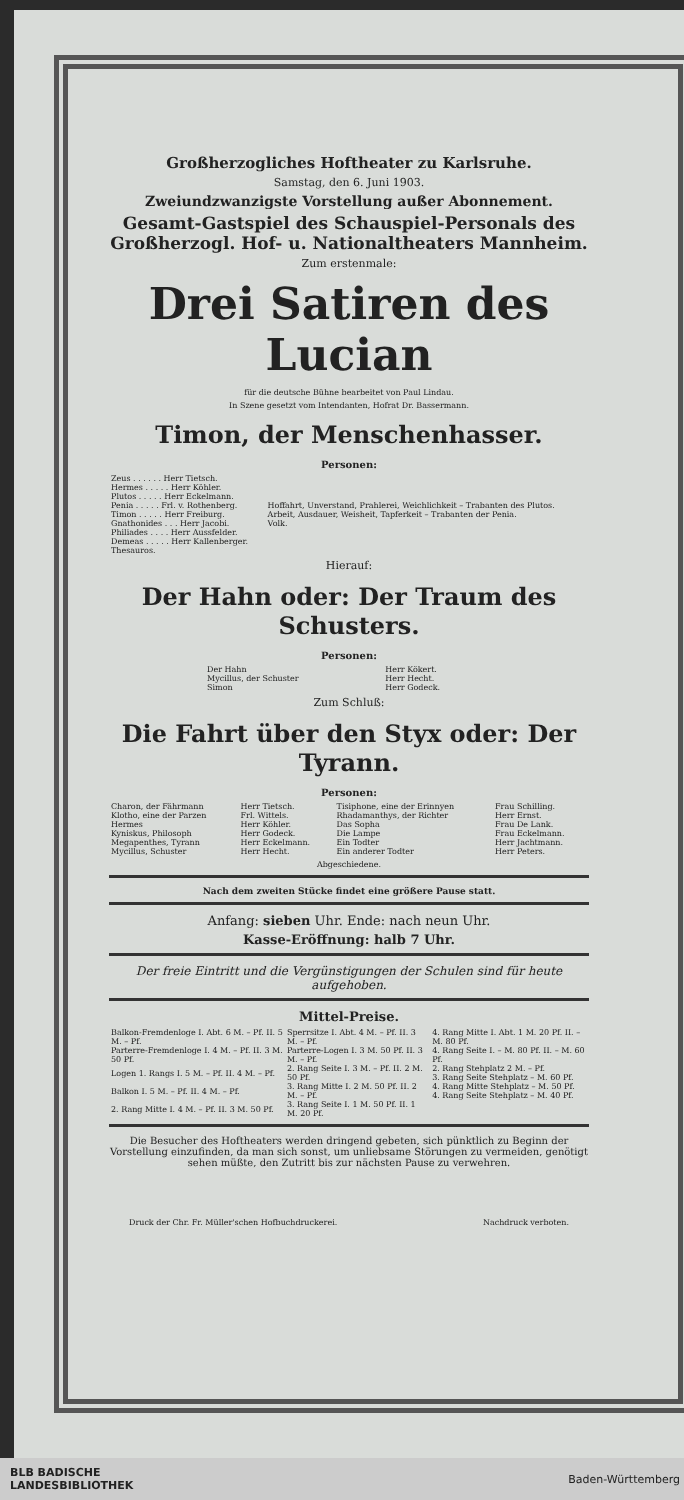Großherzogliches Hoftheater zu Karlsruhe.
Samstag, den 6. Juni 1903.
Zweiundzwanzigste Vorstellung außer Abonnement.
Gesamt-Gastspiel des Schauspiel-Personals des Großherzogl. Hof- u. Nationaltheaters Mannheim.
Zum erstenmale:
Drei Satiren des Lucian
für die deutsche Bühne bearbeitet von Paul Lindau.
In Szene gesetzt vom Intendanten, Hofrat Dr. Bassermann.
Timon, der Menschenhasser.
Personen:
| Zeus . . . . . . Herr Tietsch. Hermes . . . . . Herr Köhler. Plutos . . . . . Herr Eckelmann. Penia . . . . . Frl. v. Rothenberg. Timon . . . . . Herr Freiburg. Gnathonides . . . Herr Jacobi. Philiades . . . . Herr Aussfelder. Demeas . . . . . Herr Kallenberger. Thesauros. | Hoffahrt, Unverstand, Prahlerei, Weichlichkeit – Trabanten des Plutos. Arbeit, Ausdauer, Weisheit, Tapferkeit – Trabanten der Penia. Volk. |
Hierauf:
Der Hahn oder: Der Traum des Schusters.
Personen:
| Der Hahn | Herr Kökert. |
| Mycillus, der Schuster | Herr Hecht. |
| Simon | Herr Godeck. |
Zum Schluß:
Die Fahrt über den Styx oder: Der Tyrann.
Personen:
| Charon, der Fährmann | Herr Tietsch. | Tisiphone, eine der Erinnyen | Frau Schilling. |
| Klotho, eine der Parzen | Frl. Wittels. | Rhadamanthys, der Richter | Herr Ernst. |
| Hermes | Herr Köhler. | Das Sopha | Frau De Lank. |
| Kyniskus, Philosoph | Herr Godeck. | Die Lampe | Frau Eckelmann. |
| Megapenthes, Tyrann | Herr Eckelmann. | Ein Todter | Herr Jachtmann. |
| Mycillus, Schuster | Herr Hecht. | Ein anderer Todter | Herr Peters. |
Abgeschiedene.
Nach dem zweiten Stücke findet eine größere Pause statt.
Anfang: sieben Uhr. Ende: nach neun Uhr.
Kasse-Eröffnung: halb 7 Uhr.
Der freie Eintritt und die Vergünstigungen der Schulen sind für heute aufgehoben.
Mittel-Preise.
| Balkon-Fremdenloge I. Abt. 6 M. – Pf. II. 5 M. – Pf. | Sperrsitze I. Abt. 4 M. – Pf. II. 3 M. – Pf. | 4. Rang Mitte I. Abt. 1 M. 20 Pf. II. – M. 80 Pf. |
| Parterre-Fremdenloge I. 4 M. – Pf. II. 3 M. 50 Pf. | Parterre-Logen I. 3 M. 50 Pf. II. 3 M. – Pf. | 4. Rang Seite I. – M. 80 Pf. II. – M. 60 Pf. |
| Logen 1. Rangs I. 5 M. – Pf. II. 4 M. – Pf. | 2. Rang Seite I. 3 M. – Pf. II. 2 M. 50 Pf. | 2. Rang Stehplatz 2 M. – Pf. 3. Rang Seite Stehplatz – M. 60 Pf. |
| Balkon I. 5 M. – Pf. II. 4 M. – Pf. | 3. Rang Mitte I. 2 M. 50 Pf. II. 2 M. – Pf. | 4. Rang Mitte Stehplatz – M. 50 Pf. 4. Rang Seite Stehplatz – M. 40 Pf. |
| 2. Rang Mitte I. 4 M. – Pf. II. 3 M. 50 Pf. | 3. Rang Seite I. 1 M. 50 Pf. II. 1 M. 20 Pf. | |
Die Besucher des Hoftheaters werden dringend gebeten, sich pünktlich zu Beginn der Vorstellung einzufinden, da man sich sonst, um unliebsame Störungen zu vermeiden, genötigt sehen müßte, den Zutritt bis zur nächsten Pause zu verwehren.
Druck der Chr. Fr. Müller'schen Hofbuchdruckerei. Nachdruck verboten.
BLB BADISCHE
LANDESBIBLIOTHEK Baden-Württemberg